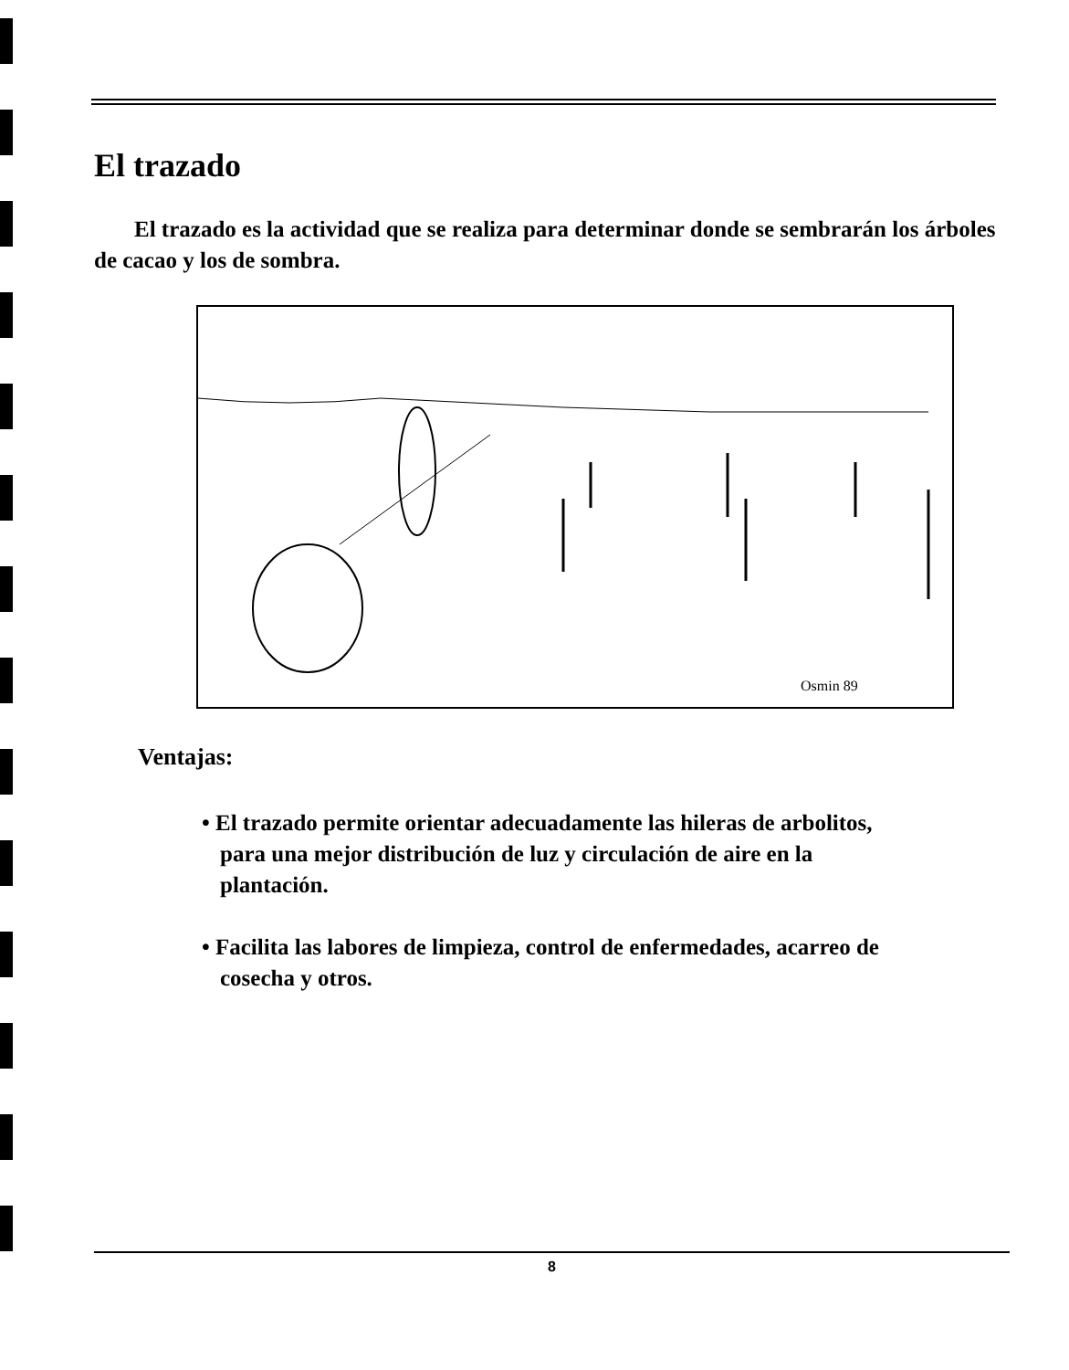El trazado
El trazado es la actividad que se realiza para determinar donde se sembrarán los árboles de cacao y los de sombra.
Osmin 89
Ventajas:
• El trazado permite orientar adecuadamente las hileras de arbolitos, para una mejor distribución de luz y circulación de aire en la plantación.
• Facilita las labores de limpieza, control de enfermedades, acarreo de cosecha y otros.
8